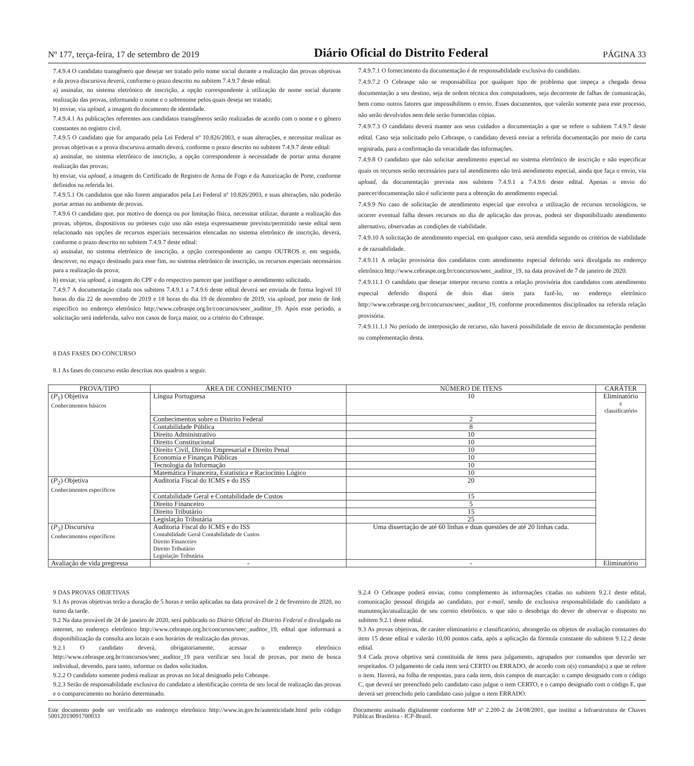Nº 177, terça-feira, 17 de setembro de 2019 Diário Oficial do Distrito Federal PÁGINA 33
7.4.9.4 O candidato transgênero que desejar ser tratado pelo nome social durante a realização das provas objetivas e da prova discursiva deverá, conforme o prazo descrito no subitem 7.4.9.7 deste edital:
a) assinalar, no sistema eletrônico de inscrição, a opção correspondente à utilização de nome social durante realização das provas, informando o nome e o sobrenome pelos quais deseja ser tratado;
b) enviar, via upload, a imagem do documento de identidade.
7.4.9.4.1 As publicações referentes aos candidatos transgêneros serão realizadas de acordo com o nome e o gênero constantes no registro civil.
7.4.9.5 O candidato que for amparado pela Lei Federal nº 10.826/2003, e suas alterações, e necessitar realizar as provas objetivas e a prova discursiva armado deverá, conforme o prazo descrito no subitem 7.4.9.7 deste edital:
a) assinalar, no sistema eletrônico de inscrição, a opção correspondente à necessidade de portar arma durante realização das provas;
b) enviar, via upload, a imagem do Certificado de Registro de Arma de Fogo e da Autorização de Porte, conforme definidos na referida lei.
7.4.9.5.1 Os candidatos que não forem amparados pela Lei Federal nº 10.826/2003, e suas alterações, não poderão portar armas no ambiente de provas.
7.4.9.6 O candidato que, por motivo de doença ou por limitação física, necessitar utilizar, durante a realização das provas, objetos, dispositivos ou próteses cujo uso não esteja expressamente previsto/permitido neste edital nem relacionado nas opções de recursos especiais necessários elencadas no sistema eletrônico de inscrição, deverá, conforme o prazo descrito no subitem 7.4.9.7 deste edital:
a) assinalar, no sistema eletrônico de inscrição, a opção correspondente ao campo OUTROS e, em seguida, descrever, no espaço destinado para esse fim, no sistema eletrônico de inscrição, os recursos especiais necessários para a realização da prova;
b) enviar, via upload, a imagem do CPF e do respectivo parecer que justifique o atendimento solicitado.
7.4.9.7 A documentação citada nos subitens 7.4.9.1 a 7.4.9.6 deste edital deverá ser enviada de forma legível 10 horas do dia 22 de novembro de 2019 e 18 horas do dia 19 de dezembro de 2019, via upload, por meio de link específico no endereço eletrônico http://www.cebraspe.org.br/concursos/seec_auditor_19. Após esse período, a solicitação será indeferida, salvo nos casos de força maior, ou a critério do Cebraspe.
7.4.9.7.1 O fornecimento da documentação é de responsabilidade exclusiva do candidato.
7.4.9.7.2 O Cebraspe não se responsabiliza por qualquer tipo de problema que impeça a chegada dessa documentação a seu destino, seja de ordem técnica dos computadores, seja decorrente de falhas de comunicação, bem como outros fatores que impossibilitem o envio. Esses documentos, que valerão somente para este processo, não serão devolvidos nem dele serão fornecidas cópias.
7.4.9.7.3 O candidato deverá manter aos seus cuidados a documentação a que se refere o subitem 7.4.9.7 deste edital. Caso seja solicitado pelo Cebraspe, o candidato deverá enviar a referida documentação por meio de carta registrada, para a confirmação da veracidade das informações.
7.4.9.8 O candidato que não solicitar atendimento especial no sistema eletrônico de inscrição e não especificar quais os recursos serão necessários para tal atendimento não terá atendimento especial, ainda que faça o envio, via upload, da documentação prevista nos subitens 7.4.9.1 a 7.4.9.6 deste edital. Apenas o envio do parecer/documentação não é suficiente para a obtenção do atendimento especial.
7.4.9.9 No caso de solicitação de atendimento especial que envolva a utilização de recursos tecnológicos, se ocorrer eventual falha desses recursos no dia de aplicação das provas, poderá ser disponibilizado atendimento alternativo, observadas as condições de viabilidade.
7.4.9.10 A solicitação de atendimento especial, em qualquer caso, será atendida segundo os critérios de viabilidade e de razoabilidade.
7.4.9.11 A relação provisória dos candidatos com atendimento especial deferido será divulgada no endereço eletrônico http://www.cebraspe.org.br/concursos/seec_auditor_19, na data provável de 7 de janeiro de 2020.
7.4.9.11.1 O candidato que desejar interpor recurso contra a relação provisória dos candidatos com atendimento especial deferido disporá de dois dias úteis para fazê-lo, no endereço eletrônico http://www.cebraspe.org.br/concursos/seec_auditor_19, conforme procedimentos disciplinados na referida relação provisória.
7.4.9.11.1.1 No período de interposição de recurso, não haverá possibilidade de envio de documentação pendente ou complementação desta.
8 DAS FASES DO CONCURSO
8.1 As fases do concurso estão descritas nos quadros a seguir.
| PROVA/TIPO | ÁREA DE CONHECIMENTO | NÚMERO DE ITENS | CARÁTER |
| --- | --- | --- | --- |
| ( P<sub>1</sub>) Objetiva Conhecimentos básicos | Língua Portuguesa | 10 | Eliminatório e classificatório |
| | Conhecimentos sobre o Distrito Federal | 2 | |
| | Contabilidade Pública | 8 | |
| | Direito Administrativo | 10 | |
| | Direito Constitucional | 10 | |
| | Direito Civil, Direito Empresarial e Direito Penal | 10 | |
| | Economia e Finanças Públicas | 10 | |
| | Tecnologia da Informação | 10 | |
| | Matemática Financeira, Estatística e Raciocínio Lógico | 10 | |
| ( P<sub>2</sub>) Objetiva Conhecimentos específicos | Auditoria Fiscal do ICMS e do ISS | 20 | |
| | Contabilidade Geral e Contabilidade de Custos | 15 | |
| | Direito Financeiro | 5 | |
| | Direito Tributário | 15 | |
| | Legislação Tributária | 25 | |
| ( P<sub>3</sub>) Discursiva Conhecimentos específicos | Auditoria Fiscal do ICMS e do ISS Contabilidade Geral Contabilidade de Custos Direito Financeiro Direito Tributário Legislação Tributária | Uma dissertação de até 60 linhas e duas questões de até 20 linhas cada. | |
| Avaliação de vida pregressa | - | - | Eliminatório |
9 DAS PROVAS OBJETIVAS
9.1 As provas objetivas terão a duração de 5 horas e serão aplicadas na data provável de 2 de fevereiro de 2020, no turno da tarde.
9.2 Na data provável de 24 de janeiro de 2020, será publicado no Diário Oficial do Distrito Federal e divulgado na internet, no endereço eletrônico http://www.cebraspe.org.br/concursos/seec_auditor_19, edital que informará a disponibilização da consulta aos locais e aos horários de realização das provas.
9.2.1 O candidato deverá, obrigatoriamente, acessar o endereço eletrônico http://www.cebraspe.org.br/concursos/seec_auditor_19 para verificar seu local de provas, por meio de busca individual, devendo, para tanto, informar os dados solicitados.
9.2.2 O candidato somente poderá realizar as provas no local designado pelo Cebraspe.
9.2.3 Serão de responsabilidade exclusiva do candidato a identificação correta de seu local de realização das provas e o comparecimento no horário determinado.
9.2.4 O Cebraspe poderá enviar, como complemento às informações citadas no subitem 9.2.1 deste edital, comunicação pessoal dirigida ao candidato, por e-mail, sendo de exclusiva responsabilidade do candidato a manutenção/atualização de seu correio eletrônico, o que não o desobriga do dever de observar o disposto no subitem 9.2.1 deste edital.
9.3 As provas objetivas, de caráter eliminatório e classificatório, abrangerão os objetos de avaliação constantes do item 15 deste edital e valerão 10,00 pontos cada, após a aplicação da fórmula constante do subitem 9.12.2 deste edital.
9.4 Cada prova objetiva será constituída de itens para julgamento, agrupados por comandos que deverão ser respeitados. O julgamento de cada item será CERTO ou ERRADO, de acordo com o(s) comando(s) a que se refere o item. Haverá, na folha de respostas, para cada item, dois campos de marcação: o campo designado com o código C, que deverá ser preenchido pelo candidato caso julgue o item CERTO, e o campo designado com o código E, que deverá ser preenchido pelo candidato caso julgue o item ERRADO.
Este documento pode ser verificado no endereço eletrônico http://www.in.gov.br/autenticidade.html pelo código 50012019091700033
Documento assinado digitalmente conforme MP nº 2.200-2 de 24/08/2001, que institui a Infraestrutura de Chaves Públicas Brasileira - ICP-Brasil.